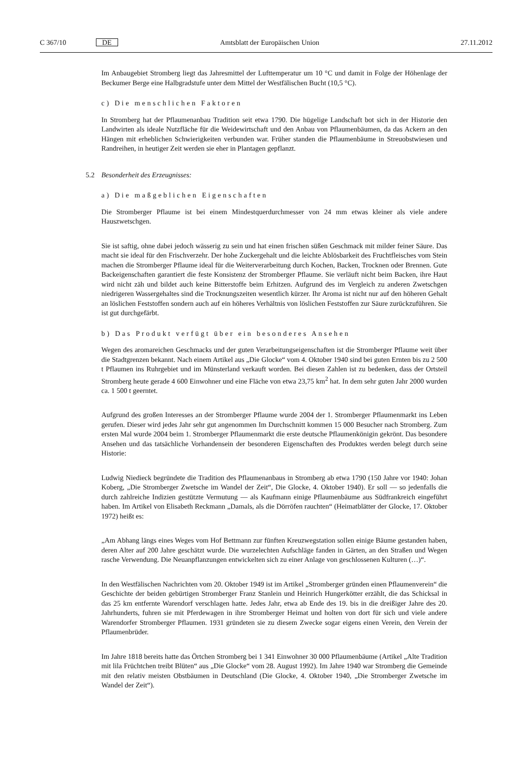C 367/10 DE Amtsblatt der Europäischen Union 27.11.2012
Im Anbaugebiet Stromberg liegt das Jahresmittel der Lufttemperatur um 10 °C und damit in Folge der Höhenlage der Beckumer Berge eine Halbgradstufe unter dem Mittel der Westfälischen Bucht (10,5 °C).
c) Die menschlichen Faktoren
In Stromberg hat der Pflaumenanbau Tradition seit etwa 1790. Die hügelige Landschaft bot sich in der Historie den Landwirten als ideale Nutzfläche für die Weidewirtschaft und den Anbau von Pflaumenbäumen, da das Ackern an den Hängen mit erheblichen Schwierigkeiten verbunden war. Früher standen die Pflaumenbäume in Streuobstwiesen und Randreihen, in heutiger Zeit werden sie eher in Plantagen gepflanzt.
5.2 Besonderheit des Erzeugnisses:
a) Die maßgeblichen Eigenschaften
Die Stromberger Pflaume ist bei einem Mindestquerdurchmesser von 24 mm etwas kleiner als viele andere Hauszwetschgen.
Sie ist saftig, ohne dabei jedoch wässerig zu sein und hat einen frischen süßen Geschmack mit milder feiner Säure. Das macht sie ideal für den Frischverzehr. Der hohe Zuckergehalt und die leichte Ablösbarkeit des Fruchtfleisches vom Stein machen die Stromberger Pflaume ideal für die Weiterverarbeitung durch Kochen, Backen, Trocknen oder Brennen. Gute Backeigenschaften garantiert die feste Konsistenz der Stromberger Pflaume. Sie verläuft nicht beim Backen, ihre Haut wird nicht zäh und bildet auch keine Bitterstoffe beim Erhitzen. Aufgrund des im Vergleich zu anderen Zwetschgen niedrigeren Wassergehaltes sind die Trocknungszeiten wesentlich kürzer. Ihr Aroma ist nicht nur auf den höheren Gehalt an löslichen Feststoffen sondern auch auf ein höheres Verhältnis von löslichen Feststoffen zur Säure zurückzuführen. Sie ist gut durchgefärbt.
b) Das Produkt verfügt über ein besonderes Ansehen
Wegen des aromareichen Geschmacks und der guten Verarbeitungseigenschaften ist die Stromberger Pflaume weit über die Stadtgrenzen bekannt. Nach einem Artikel aus „Die Glocke“ vom 4. Oktober 1940 sind bei guten Ernten bis zu 2 500 t Pflaumen ins Ruhrgebiet und im Münsterland verkauft worden. Bei diesen Zahlen ist zu bedenken, dass der Ortsteil Stromberg heute gerade 4 600 Einwohner und eine Fläche von etwa 23,75 km<sup>2</sup> hat. In dem sehr guten Jahr 2000 wurden ca. 1 500 t geerntet.
Aufgrund des großen Interesses an der Stromberger Pflaume wurde 2004 der 1. Stromberger Pflaumenmarkt ins Leben gerufen. Dieser wird jedes Jahr sehr gut angenommen Im Durchschnitt kommen 15 000 Besucher nach Stromberg. Zum ersten Mal wurde 2004 beim 1. Stromberger Pflaumenmarkt die erste deutsche Pflaumenkönigin gekrönt. Das besondere Ansehen und das tatsächliche Vorhandensein der besonderen Eigenschaften des Produktes werden belegt durch seine Historie:
Ludwig Niedieck begründete die Tradition des Pflaumenanbaus in Stromberg ab etwa 1790 (150 Jahre vor 1940: Johan Koberg, „Die Stromberger Zwetsche im Wandel der Zeit“, Die Glocke, 4. Oktober 1940). Er soll — so jedenfalls die durch zahlreiche Indizien gestützte Vermutung — als Kaufmann einige Pflaumenbäume aus Südfrankreich eingeführt haben. Im Artikel von Elisabeth Reckmann „Damals, als die Dörröfen rauchten“ (Heimatblätter der Glocke, 17. Oktober 1972) heißt es:
„Am Abhang längs eines Weges vom Hof Bettmann zur fünften Kreuzwegstation sollen einige Bäume gestanden haben, deren Alter auf 200 Jahre geschätzt wurde. Die wurzelechten Aufschläge fanden in Gärten, an den Straßen und Wegen rasche Verwendung. Die Neuanpflanzungen entwickelten sich zu einer Anlage von geschlossenen Kulturen (…)“.
In den Westfälischen Nachrichten vom 20. Oktober 1949 ist im Artikel „Stromberger gründen einen Pflaumenverein“ die Geschichte der beiden gebürtigen Stromberger Franz Stanlein und Heinrich Hungerkötter erzählt, die das Schicksal in das 25 km entfernte Warendorf verschlagen hatte. Jedes Jahr, etwa ab Ende des 19. bis in die dreißiger Jahre des 20. Jahrhunderts, fuhren sie mit Pferdewagen in ihre Stromberger Heimat und holten von dort für sich und viele andere Warendorfer Stromberger Pflaumen. 1931 gründeten sie zu diesem Zwecke sogar eigens einen Verein, den Verein der Pflaumenbrüder.
Im Jahre 1818 bereits hatte das Örtchen Stromberg bei 1 341 Einwohner 30 000 Pflaumenbäume (Artikel „Alte Tradition mit lila Früchtchen treibt Blüten“ aus „Die Glocke“ vom 28. August 1992). Im Jahre 1940 war Stromberg die Gemeinde mit den relativ meisten Obstbäumen in Deutschland (Die Glocke, 4. Oktober 1940, „Die Stromberger Zwetsche im Wandel der Zeit“).